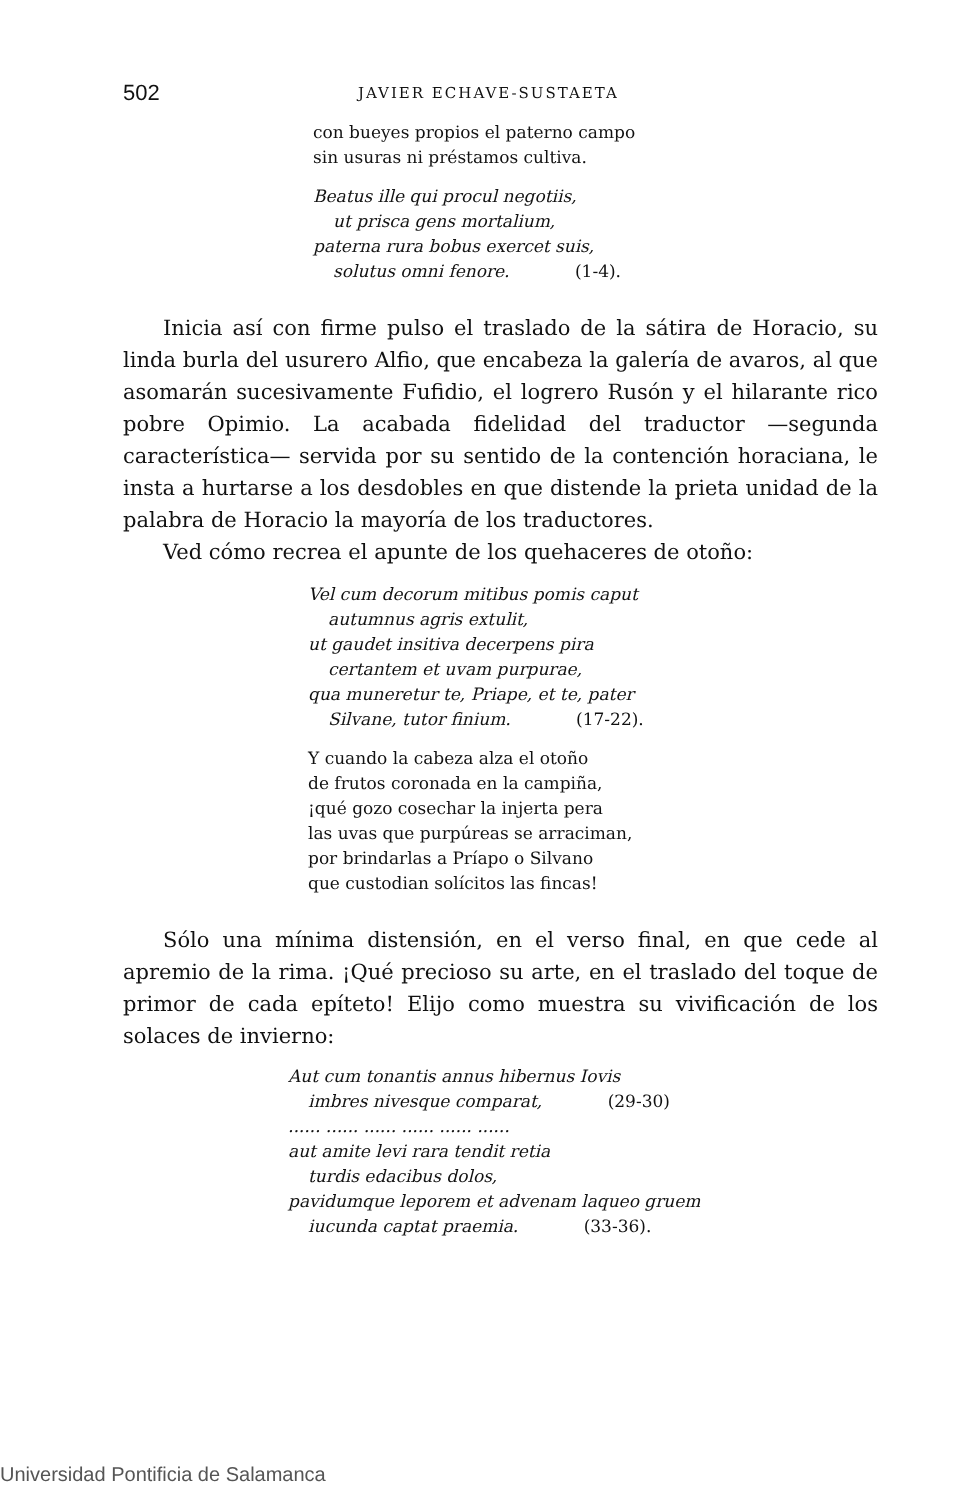502 JAVIER ECHAVE-SUSTAETA
con bueyes propios el paterno campo
sin usuras ni préstamos cultiva.
Beatus ille qui procul negotiis,
ut prisca gens mortalium,
paterna rura bobus exercet suis,
solutus omni fenore. (1-4).
Inicia así con firme pulso el traslado de la sátira de Horacio, su linda burla del usurero Alfio, que encabeza la galería de avaros, al que asomarán sucesivamente Fufidio, el logrero Rusón y el hilarante rico pobre Opimio. La acabada fidelidad del traductor —segunda característica— servida por su sentido de la contención horaciana, le insta a hurtarse a los desdobles en que distende la prieta unidad de la palabra de Horacio la mayoría de los traductores.
Ved cómo recrea el apunte de los quehaceres de otoño:
Vel cum decorum mitibus pomis caput
autumnus agris extulit,
ut gaudet insitiva decerpens pira
certantem et uvam purpurae,
qua muneretur te, Priape, et te, pater
Silvane, tutor finium. (17-22).
Y cuando la cabeza alza el otoño
de frutos coronada en la campiña,
¡qué gozo cosechar la injerta pera
las uvas que purpúreas se arraciman,
por brindarlas a Príapo o Silvano
que custodian solícitos las fincas!
Sólo una mínima distensión, en el verso final, en que cede al apremio de la rima. ¡Qué precioso su arte, en el traslado del toque de primor de cada epíteto! Elijo como muestra su vivificación de los solaces de invierno:
Aut cum tonantis annus hibernus Iovis
imbres nivesque comparat, (29-30)
...... ...... ...... ...... ...... ......
aut amite levi rara tendit retia
turdis edacibus dolos,
pavidumque leporem et advenam laqueo gruem
iucunda captat praemia. (33-36).
Universidad Pontificia de Salamanca